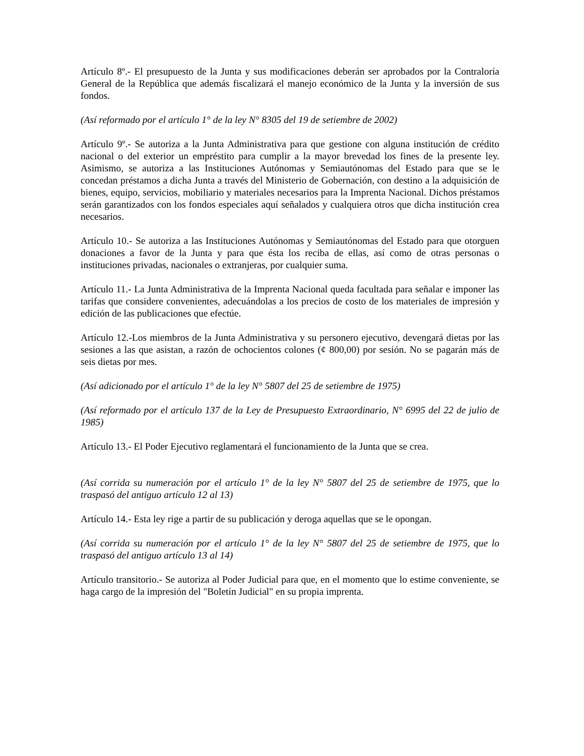Artículo 8º.- El presupuesto de la Junta y sus modificaciones deberán ser aprobados por la Contraloría General de la República que además fiscalizará el manejo económico de la Junta y la inversión de sus fondos.
(Así reformado por el artículo 1° de la ley N° 8305 del 19 de setiembre de 2002)
Artículo 9º.- Se autoriza a la Junta Administrativa para que gestione con alguna institución de crédito nacional o del exterior un empréstito para cumplir a la mayor brevedad los fines de la presente ley. Asimismo, se autoriza a las Instituciones Autónomas y Semiautónomas del Estado para que se le concedan préstamos a dicha Junta a través del Ministerio de Gobernación, con destino a la adquisición de bienes, equipo, servicios, mobiliario y materiales necesarios para la Imprenta Nacional. Dichos préstamos serán garantizados con los fondos especiales aquí señalados y cualquiera otros que dicha institución crea necesarios.
Artículo 10.- Se autoriza a las Instituciones Autónomas y Semiautónomas del Estado para que otorguen donaciones a favor de la Junta y para que ésta los reciba de ellas, así como de otras personas o instituciones privadas, nacionales o extranjeras, por cualquier suma.
Artículo 11.- La Junta Administrativa de la Imprenta Nacional queda facultada para señalar e imponer las tarifas que considere convenientes, adecuándolas a los precios de costo de los materiales de impresión y edición de las publicaciones que efectúe.
Artículo 12.-Los miembros de la Junta Administrativa y su personero ejecutivo, devengará dietas por las sesiones a las que asistan, a razón de ochocientos colones (¢ 800,00) por sesión. No se pagarán más de seis dietas por mes.
(Así adicionado por el artículo 1° de la ley N° 5807 del 25 de setiembre de 1975)
(Así reformado por el artículo 137 de la Ley de Presupuesto Extraordinario, N° 6995 del 22 de julio de 1985)
Artículo 13.- El Poder Ejecutivo reglamentará el funcionamiento de la Junta que se crea.
(Así corrida su numeración por el artículo 1° de la ley N° 5807 del 25 de setiembre de 1975, que lo traspasó del antiguo artículo 12 al 13)
Artículo 14.- Esta ley rige a partir de su publicación y deroga aquellas que se le opongan.
(Así corrida su numeración por el artículo 1° de la ley N° 5807 del 25 de setiembre de 1975, que lo traspasó del antiguo artículo 13 al 14)
Artículo transitorio.- Se autoriza al Poder Judicial para que, en el momento que lo estime conveniente, se haga cargo de la impresión del "Boletín Judicial" en su propia imprenta.